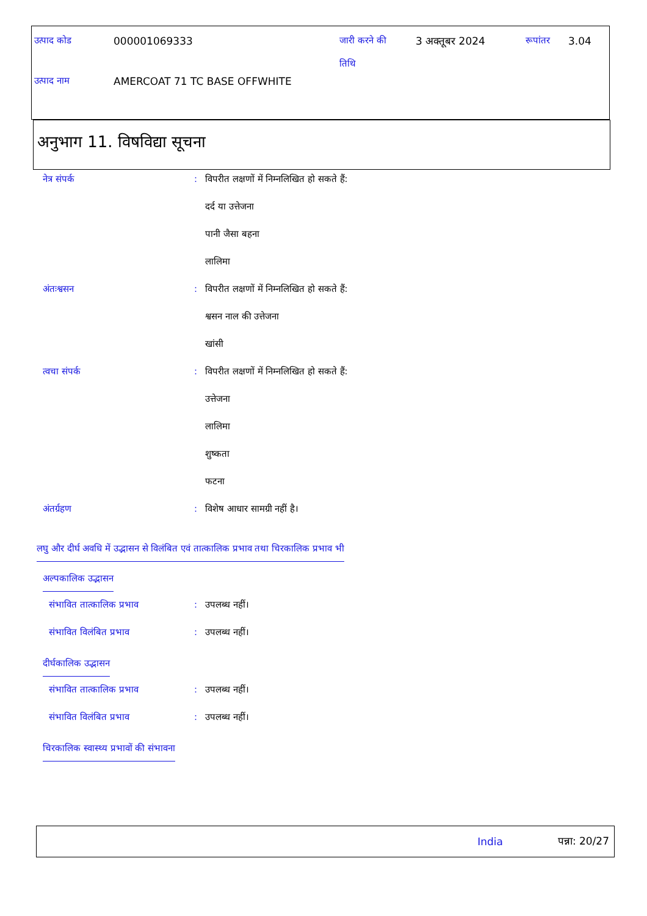| उत्पाद कोड | 000001069333 | जारी करने की तिथि | 3 अक्तूबर 2024 | रूपांतर | 3.04 |
| उत्पाद नाम | AMERCOAT 71 TC BASE OFFWHITE | | | | |
अनुभाग 11. विषविद्या सूचना
| नेत्र संपर्क | : | विपरीत लक्षणों में निम्नलिखित हो सकते हैं: |
| | | दर्द या उत्तेजना |
| | | पानी जैसा बहना |
| | | लालिमा |
| अंतःश्वसन | : | विपरीत लक्षणों में निम्नलिखित हो सकते हैं: |
| | | श्वसन नाल की उत्तेजना |
| | | खांसी |
| त्वचा संपर्क | : | विपरीत लक्षणों में निम्नलिखित हो सकते हैं: |
| | | उत्तेजना |
| | | लालिमा |
| | | शुष्कता |
| | | फटना |
| अंतर्ग्रहण | : | विशेष आधार सामग्री नहीं है। |
लघु और दीर्घ अवधि में उद्भासन से विलंबित एवं तात्कालिक प्रभाव तथा चिरकालिक प्रभाव भी
अल्पकालिक उद्भासन
| संभावित तात्कालिक प्रभाव | : | उपलब्ध नहीं। |
| संभावित विलंबित प्रभाव | : | उपलब्ध नहीं। |
दीर्घकालिक उद्भासन
| संभावित तात्कालिक प्रभाव | : | उपलब्ध नहीं। |
| संभावित विलंबित प्रभाव | : | उपलब्ध नहीं। |
चिरकालिक स्वास्थ्य प्रभावों की संभावना
India पन्ना: 20/27